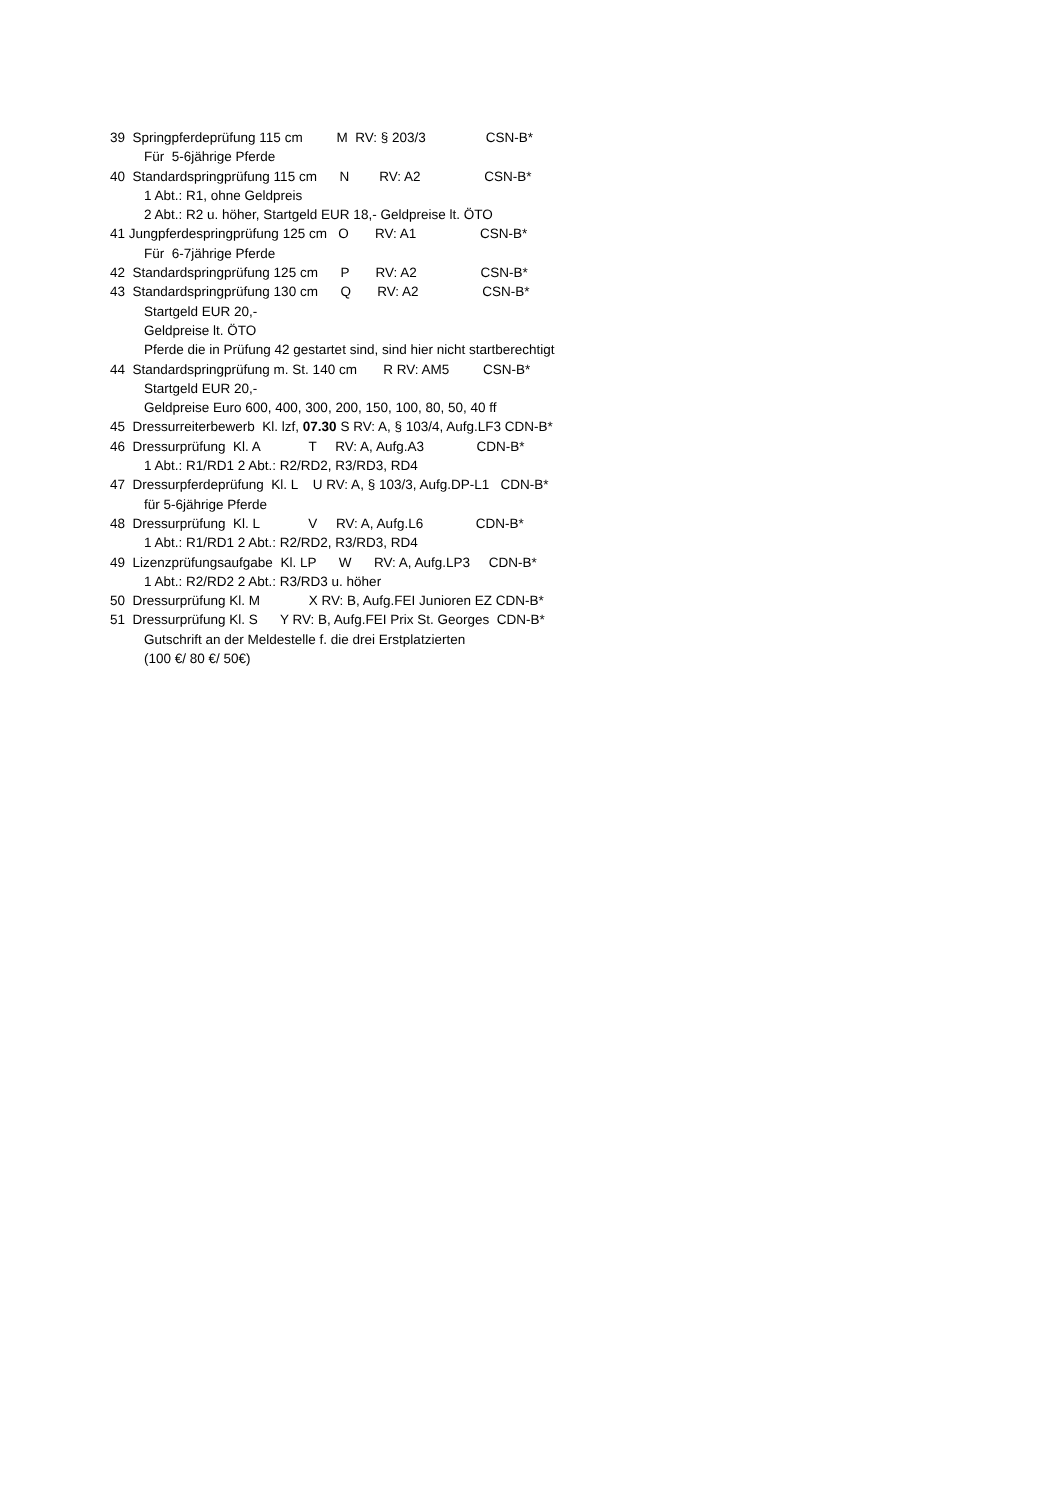39 Springpferdeprüfung 115 cm M RV: § 203/3 CSN-B*
Für 5-6jährige Pferde
40 Standardspringprüfung 115 cm N RV: A2 CSN-B*
1 Abt.: R1, ohne Geldpreis
2 Abt.: R2 u. höher, Startgeld EUR 18,- Geldpreise lt. ÖTO
41 Jungpferdespringprüfung 125 cm O RV: A1 CSN-B*
Für 6-7jährige Pferde
42 Standardspringprüfung 125 cm P RV: A2 CSN-B*
43 Standardspringprüfung 130 cm Q RV: A2 CSN-B*
Startgeld EUR 20,-
Geldpreise lt. ÖTO
Pferde die in Prüfung 42 gestartet sind, sind hier nicht startberechtigt
44 Standardspringprüfung m. St. 140 cm R RV: AM5 CSN-B*
Startgeld EUR 20,-
Geldpreise Euro 600, 400, 300, 200, 150, 100, 80, 50, 40 ff
45 Dressurreiterbewerb Kl. lzf, 07.30 S RV: A, § 103/4, Aufg.LF3 CDN-B*
46 Dressurprüfung Kl. A T RV: A, Aufg.A3 CDN-B*
1 Abt.: R1/RD1 2 Abt.: R2/RD2, R3/RD3, RD4
47 Dressurpferdeprüfung Kl. L U RV: A, § 103/3, Aufg.DP-L1 CDN-B*
für 5-6jährige Pferde
48 Dressurprüfung Kl. L V RV: A, Aufg.L6 CDN-B*
1 Abt.: R1/RD1 2 Abt.: R2/RD2, R3/RD3, RD4
49 Lizenzprüfungsaufgabe Kl. LP W RV: A, Aufg.LP3 CDN-B*
1 Abt.: R2/RD2 2 Abt.: R3/RD3 u. höher
50 Dressurprüfung Kl. M X RV: B, Aufg.FEI Junioren EZ CDN-B*
51 Dressurprüfung Kl. S Y RV: B, Aufg.FEI Prix St. Georges CDN-B*
Gutschrift an der Meldestelle f. die drei Erstplatzierten
(100 €/ 80 €/ 50€)